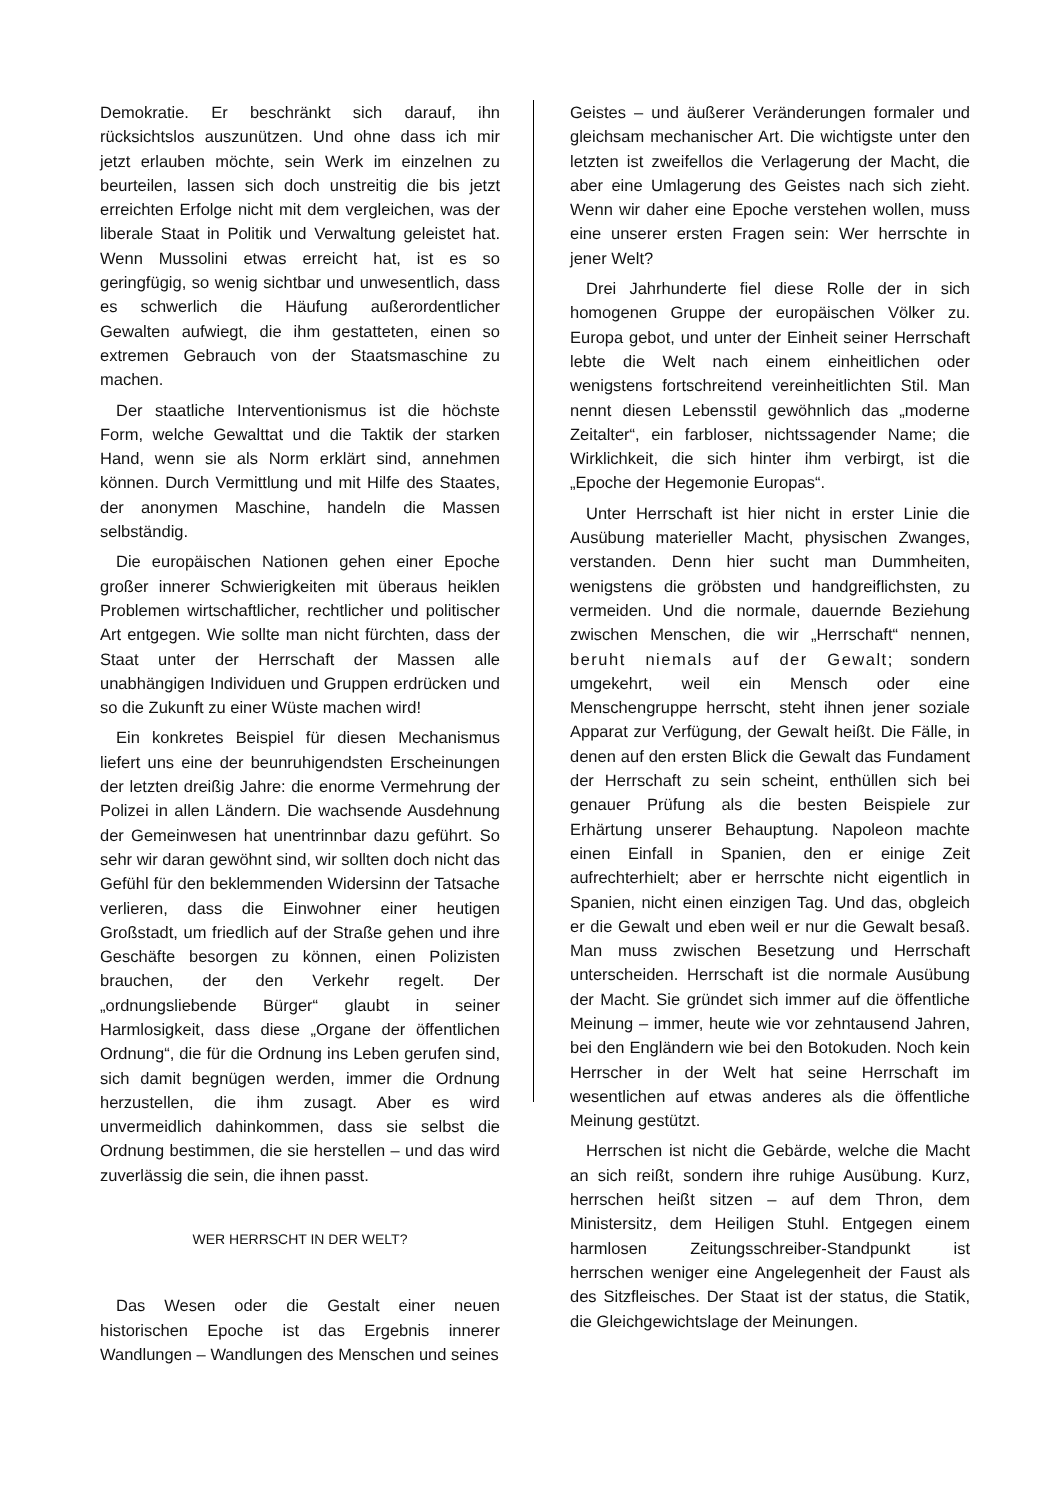Demokratie. Er beschränkt sich darauf, ihn rücksichtslos auszunützen. Und ohne dass ich mir jetzt erlauben möchte, sein Werk im einzelnen zu beurteilen, lassen sich doch unstreitig die bis jetzt erreichten Erfolge nicht mit dem vergleichen, was der liberale Staat in Politik und Verwaltung geleistet hat. Wenn Mussolini etwas erreicht hat, ist es so geringfügig, so wenig sichtbar und unwesentlich, dass es schwerlich die Häufung außerordentlicher Gewalten aufwiegt, die ihm gestatteten, einen so extremen Gebrauch von der Staatsmaschine zu machen.
Der staatliche Interventionismus ist die höchste Form, welche Gewalttat und die Taktik der starken Hand, wenn sie als Norm erklärt sind, annehmen können. Durch Vermittlung und mit Hilfe des Staates, der anonymen Maschine, handeln die Massen selbständig.
Die europäischen Nationen gehen einer Epoche großer innerer Schwierigkeiten mit überaus heiklen Problemen wirtschaftlicher, rechtlicher und politischer Art entgegen. Wie sollte man nicht fürchten, dass der Staat unter der Herrschaft der Massen alle unabhängigen Individuen und Gruppen erdrücken und so die Zukunft zu einer Wüste machen wird!
Ein konkretes Beispiel für diesen Mechanismus liefert uns eine der beunruhigendsten Erscheinungen der letzten dreißig Jahre: die enorme Vermehrung der Polizei in allen Ländern. Die wachsende Ausdehnung der Gemeinwesen hat unentrinnbar dazu geführt. So sehr wir daran gewöhnt sind, wir sollten doch nicht das Gefühl für den beklemmenden Widersinn der Tatsache verlieren, dass die Einwohner einer heutigen Großstadt, um friedlich auf der Straße gehen und ihre Geschäfte besorgen zu können, einen Polizisten brauchen, der den Verkehr regelt. Der „ordnungsliebende Bürger“ glaubt in seiner Harmlosigkeit, dass diese „Organe der öffentlichen Ordnung“, die für die Ordnung ins Leben gerufen sind, sich damit begnügen werden, immer die Ordnung herzustellen, die ihm zusagt. Aber es wird unvermeidlich dahinkommen, dass sie selbst die Ordnung bestimmen, die sie herstellen – und das wird zuverlässig die sein, die ihnen passt.
WER HERRSCHT IN DER WELT?
Das Wesen oder die Gestalt einer neuen historischen Epoche ist das Ergebnis innerer Wandlungen – Wandlungen des Menschen und seines
Geistes – und äußerer Veränderungen formaler und gleichsam mechanischer Art. Die wichtigste unter den letzten ist zweifellos die Verlagerung der Macht, die aber eine Umlagerung des Geistes nach sich zieht. Wenn wir daher eine Epoche verstehen wollen, muss eine unserer ersten Fragen sein: Wer herrschte in jener Welt?
Drei Jahrhunderte fiel diese Rolle der in sich homogenen Gruppe der europäischen Völker zu. Europa gebot, und unter der Einheit seiner Herrschaft lebte die Welt nach einem einheitlichen oder wenigstens fortschreitend vereinheitlichten Stil. Man nennt diesen Lebensstil gewöhnlich das „moderne Zeitalter“, ein farbloser, nichtssagender Name; die Wirklichkeit, die sich hinter ihm verbirgt, ist die „Epoche der Hegemonie Europas“.
Unter Herrschaft ist hier nicht in erster Linie die Ausübung materieller Macht, physischen Zwanges, verstanden. Denn hier sucht man Dummheiten, wenigstens die gröbsten und handgreiflichsten, zu vermeiden. Und die normale, dauernde Beziehung zwischen Menschen, die wir „Herrschaft“ nennen, beruht niemals auf der Gewalt; sondern umgekehrt, weil ein Mensch oder eine Menschengruppe herrscht, steht ihnen jener soziale Apparat zur Verfügung, der Gewalt heißt. Die Fälle, in denen auf den ersten Blick die Gewalt das Fundament der Herrschaft zu sein scheint, enthüllen sich bei genauer Prüfung als die besten Beispiele zur Erhärtung unserer Behauptung. Napoleon machte einen Einfall in Spanien, den er einige Zeit aufrechterhielt; aber er herrschte nicht eigentlich in Spanien, nicht einen einzigen Tag. Und das, obgleich er die Gewalt und eben weil er nur die Gewalt besaß. Man muss zwischen Besetzung und Herrschaft unterscheiden. Herrschaft ist die normale Ausübung der Macht. Sie gründet sich immer auf die öffentliche Meinung – immer, heute wie vor zehntausend Jahren, bei den Engländern wie bei den Botokuden. Noch kein Herrscher in der Welt hat seine Herrschaft im wesentlichen auf etwas anderes als die öffentliche Meinung gestützt.
Herrschen ist nicht die Gebärde, welche die Macht an sich reißt, sondern ihre ruhige Ausübung. Kurz, herrschen heißt sitzen – auf dem Thron, dem Ministersitz, dem Heiligen Stuhl. Entgegen einem harmlosen Zeitungsschreiber-Standpunkt ist herrschen weniger eine Angelegenheit der Faust als des Sitzfleisches. Der Staat ist der status, die Statik, die Gleichgewichtslage der Meinungen.